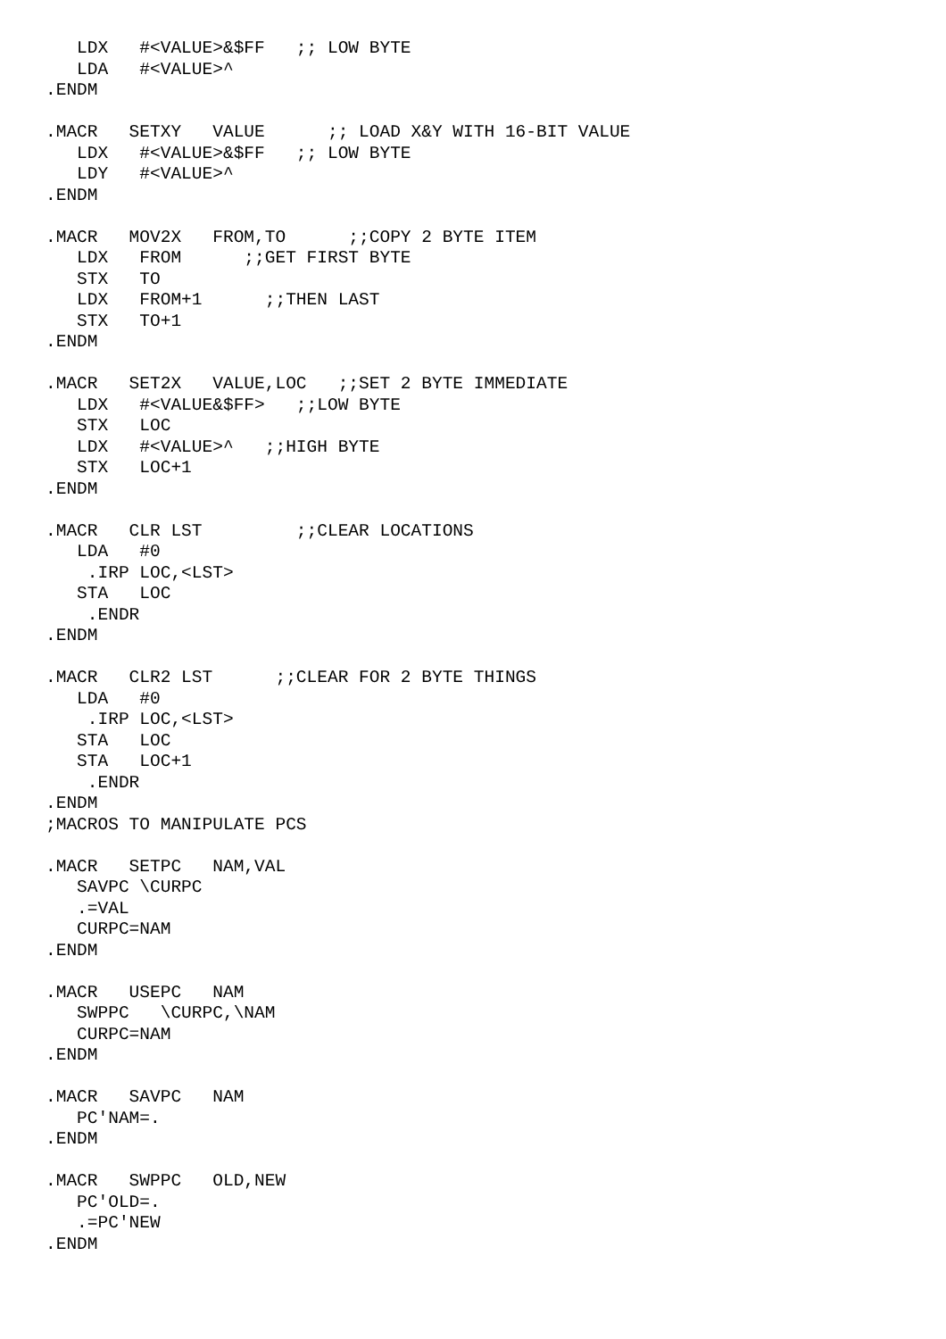LDX   #<VALUE>&$FF   ;; LOW BYTE
   LDA   #<VALUE>^
.ENDM

.MACR   SETXY   VALUE      ;; LOAD X&Y WITH 16-BIT VALUE
   LDX   #<VALUE>&$FF   ;; LOW BYTE
   LDY   #<VALUE>^
.ENDM

.MACR   MOV2X   FROM,TO      ;;COPY 2 BYTE ITEM
   LDX   FROM      ;;GET FIRST BYTE
   STX   TO
   LDX   FROM+1      ;;THEN LAST
   STX   TO+1
.ENDM

.MACR   SET2X   VALUE,LOC   ;;SET 2 BYTE IMMEDIATE
   LDX   #<VALUE&$FF>   ;;LOW BYTE
   STX   LOC
   LDX   #<VALUE>^   ;;HIGH BYTE
   STX   LOC+1
.ENDM

.MACR   CLR LST         ;;CLEAR LOCATIONS
   LDA   #0
    .IRP LOC,<LST>
   STA   LOC
    .ENDR
.ENDM

.MACR   CLR2 LST      ;;CLEAR FOR 2 BYTE THINGS
   LDA   #0
    .IRP LOC,<LST>
   STA   LOC
   STA   LOC+1
    .ENDR
.ENDM
;MACROS TO MANIPULATE PCS

.MACR   SETPC   NAM,VAL
   SAVPC \CURPC
   .=VAL
   CURPC=NAM
.ENDM

.MACR   USEPC   NAM
   SWPPC   \CURPC,\NAM
   CURPC=NAM
.ENDM

.MACR   SAVPC   NAM
   PC'NAM=.
.ENDM

.MACR   SWPPC   OLD,NEW
   PC'OLD=.
   .=PC'NEW
.ENDM